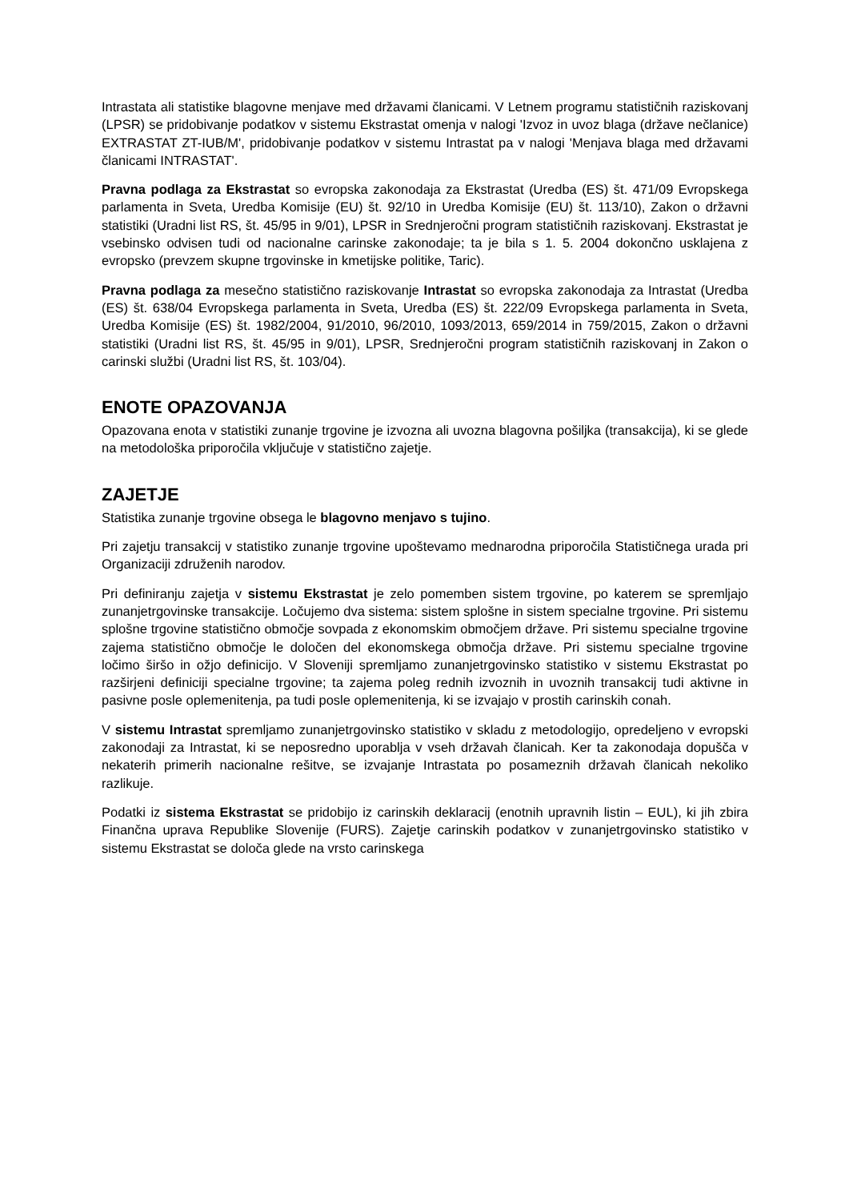Intrastata ali statistike blagovne menjave med državami članicami. V Letnem programu statističnih raziskovanj (LPSR) se pridobivanje podatkov v sistemu Ekstrastat omenja v nalogi 'Izvoz in uvoz blaga (države nečlanice) EXTRASTAT ZT-IUB/M', pridobivanje podatkov v sistemu Intrastat pa v nalogi 'Menjava blaga med državami članicami INTRASTAT'.
Pravna podlaga za Ekstrastat so evropska zakonodaja za Ekstrastat (Uredba (ES) št. 471/09 Evropskega parlamenta in Sveta, Uredba Komisije (EU) št. 92/10 in Uredba Komisije (EU) št. 113/10), Zakon o državni statistiki (Uradni list RS, št. 45/95 in 9/01), LPSR in Srednjeročni program statističnih raziskovanj. Ekstrastat je vsebinsko odvisen tudi od nacionalne carinske zakonodaje; ta je bila s 1. 5. 2004 dokončno usklajena z evropsko (prevzem skupne trgovinske in kmetijske politike, Taric).
Pravna podlaga za mesečno statistično raziskovanje Intrastat so evropska zakonodaja za Intrastat (Uredba (ES) št. 638/04 Evropskega parlamenta in Sveta, Uredba (ES) št. 222/09 Evropskega parlamenta in Sveta, Uredba Komisije (ES) št. 1982/2004, 91/2010, 96/2010, 1093/2013, 659/2014 in 759/2015, Zakon o državni statistiki (Uradni list RS, št. 45/95 in 9/01), LPSR, Srednjeročni program statističnih raziskovanj in Zakon o carinski službi (Uradni list RS, št. 103/04).
ENOTE OPAZOVANJA
Opazovana enota v statistiki zunanje trgovine je izvozna ali uvozna blagovna pošiljka (transakcija), ki se glede na metodološka priporočila vključuje v statistično zajetje.
ZAJETJE
Statistika zunanje trgovine obsega le blagovno menjavo s tujino.
Pri zajetju transakcij v statistiko zunanje trgovine upoštevamo mednarodna priporočila Statističnega urada pri Organizaciji združenih narodov.
Pri definiranju zajetja v sistemu Ekstrastat je zelo pomemben sistem trgovine, po katerem se spremljajo zunanjetrgovinske transakcije. Ločujemo dva sistema: sistem splošne in sistem specialne trgovine. Pri sistemu splošne trgovine statistično območje sovpada z ekonomskim območjem države. Pri sistemu specialne trgovine zajema statistično območje le določen del ekonomskega območja države. Pri sistemu specialne trgovine ločimo širšo in ožjo definicijo. V Sloveniji spremljamo zunanjetrgovinsko statistiko v sistemu Ekstrastat po razširjeni definiciji specialne trgovine; ta zajema poleg rednih izvoznih in uvoznih transakcij tudi aktivne in pasivne posle oplemenitenja, pa tudi posle oplemenitenja, ki se izvajajo v prostih carinskih conah.
V sistemu Intrastat spremljamo zunanjetrgovinsko statistiko v skladu z metodologijo, opredeljeno v evropski zakonodaji za Intrastat, ki se neposredno uporablja v vseh državah članicah. Ker ta zakonodaja dopušča v nekaterih primerih nacionalne rešitve, se izvajanje Intrastata po posameznih državah članicah nekoliko razlikuje.
Podatki iz sistema Ekstrastat se pridobijo iz carinskih deklaracij (enotnih upravnih listin – EUL), ki jih zbira Finančna uprava Republike Slovenije (FURS). Zajetje carinskih podatkov v zunanjetrgovinsko statistiko v sistemu Ekstrastat se določa glede na vrsto carinskega